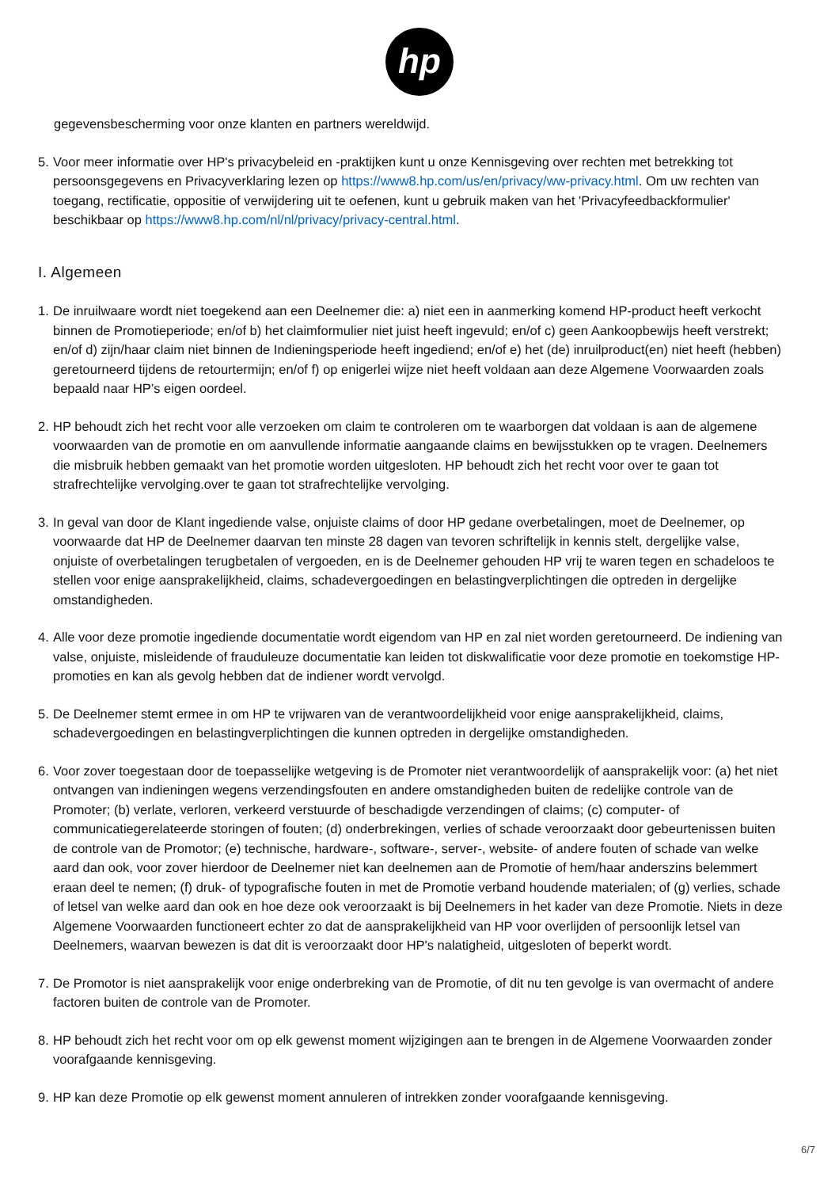hp
gegevensbescherming voor onze klanten en partners wereldwijd.
5. Voor meer informatie over HP's privacybeleid en -praktijken kunt u onze Kennisgeving over rechten met betrekking tot persoonsgegevens en Privacyverklaring lezen op https://www8.hp.com/us/en/privacy/ww-privacy.html. Om uw rechten van toegang, rectificatie, oppositie of verwijdering uit te oefenen, kunt u gebruik maken van het 'Privacyfeedbackformulier' beschikbaar op https://www8.hp.com/nl/nl/privacy/privacy-central.html.
I. Algemeen
1. De inruilwaare wordt niet toegekend aan een Deelnemer die: a) niet een in aanmerking komend HP-product heeft verkocht binnen de Promotieperiode; en/of b) het claimformulier niet juist heeft ingevuld; en/of c) geen Aankoopbewijs heeft verstrekt; en/of d) zijn/haar claim niet binnen de Indieningsperiode heeft ingediend; en/of e) het (de) inruilproduct(en) niet heeft (hebben) geretourneerd tijdens de retourtermijn; en/of f) op enigerlei wijze niet heeft voldaan aan deze Algemene Voorwaarden zoals bepaald naar HP’s eigen oordeel.
2. HP behoudt zich het recht voor alle verzoeken om claim te controleren om te waarborgen dat voldaan is aan de algemene voorwaarden van de promotie en om aanvullende informatie aangaande claims en bewijsstukken op te vragen. Deelnemers die misbruik hebben gemaakt van het promotie worden uitgesloten. HP behoudt zich het recht voor over te gaan tot strafrechtelijke vervolging.over te gaan tot strafrechtelijke vervolging.
3. In geval van door de Klant ingediende valse, onjuiste claims of door HP gedane overbetalingen, moet de Deelnemer, op voorwaarde dat HP de Deelnemer daarvan ten minste 28 dagen van tevoren schriftelijk in kennis stelt, dergelijke valse, onjuiste of overbetalingen terugbetalen of vergoeden, en is de Deelnemer gehouden HP vrij te waren tegen en schadeloos te stellen voor enige aansprakelijkheid, claims, schadevergoedingen en belastingverplichtingen die optreden in dergelijke omstandigheden.
4. Alle voor deze promotie ingediende documentatie wordt eigendom van HP en zal niet worden geretourneerd. De indiening van valse, onjuiste, misleidende of frauduleuze documentatie kan leiden tot diskwalificatie voor deze promotie en toekomstige HP-promoties en kan als gevolg hebben dat de indiener wordt vervolgd.
5. De Deelnemer stemt ermee in om HP te vrijwaren van de verantwoordelijkheid voor enige aansprakelijkheid, claims, schadevergoedingen en belastingverplichtingen die kunnen optreden in dergelijke omstandigheden.
6. Voor zover toegestaan door de toepasselijke wetgeving is de Promoter niet verantwoordelijk of aansprakelijk voor: (a) het niet ontvangen van indieningen wegens verzendingsfouten en andere omstandigheden buiten de redelijke controle van de Promoter; (b) verlate, verloren, verkeerd verstuurde of beschadigde verzendingen of claims; (c) computer- of communicatiegerelateerde storingen of fouten; (d) onderbrekingen, verlies of schade veroorzaakt door gebeurtenissen buiten de controle van de Promotor; (e) technische, hardware-, software-, server-, website- of andere fouten of schade van welke aard dan ook, voor zover hierdoor de Deelnemer niet kan deelnemen aan de Promotie of hem/haar anderszins belemmert eraan deel te nemen; (f) druk- of typografische fouten in met de Promotie verband houdende materialen; of (g) verlies, schade of letsel van welke aard dan ook en hoe deze ook veroorzaakt is bij Deelnemers in het kader van deze Promotie. Niets in deze Algemene Voorwaarden functioneert echter zo dat de aansprakelijkheid van HP voor overlijden of persoonlijk letsel van Deelnemers, waarvan bewezen is dat dit is veroorzaakt door HP's nalatigheid, uitgesloten of beperkt wordt.
7. De Promotor is niet aansprakelijk voor enige onderbreking van de Promotie, of dit nu ten gevolge is van overmacht of andere factoren buiten de controle van de Promoter.
8. HP behoudt zich het recht voor om op elk gewenst moment wijzigingen aan te brengen in de Algemene Voorwaarden zonder voorafgaande kennisgeving.
9. HP kan deze Promotie op elk gewenst moment annuleren of intrekken zonder voorafgaande kennisgeving.
6/7